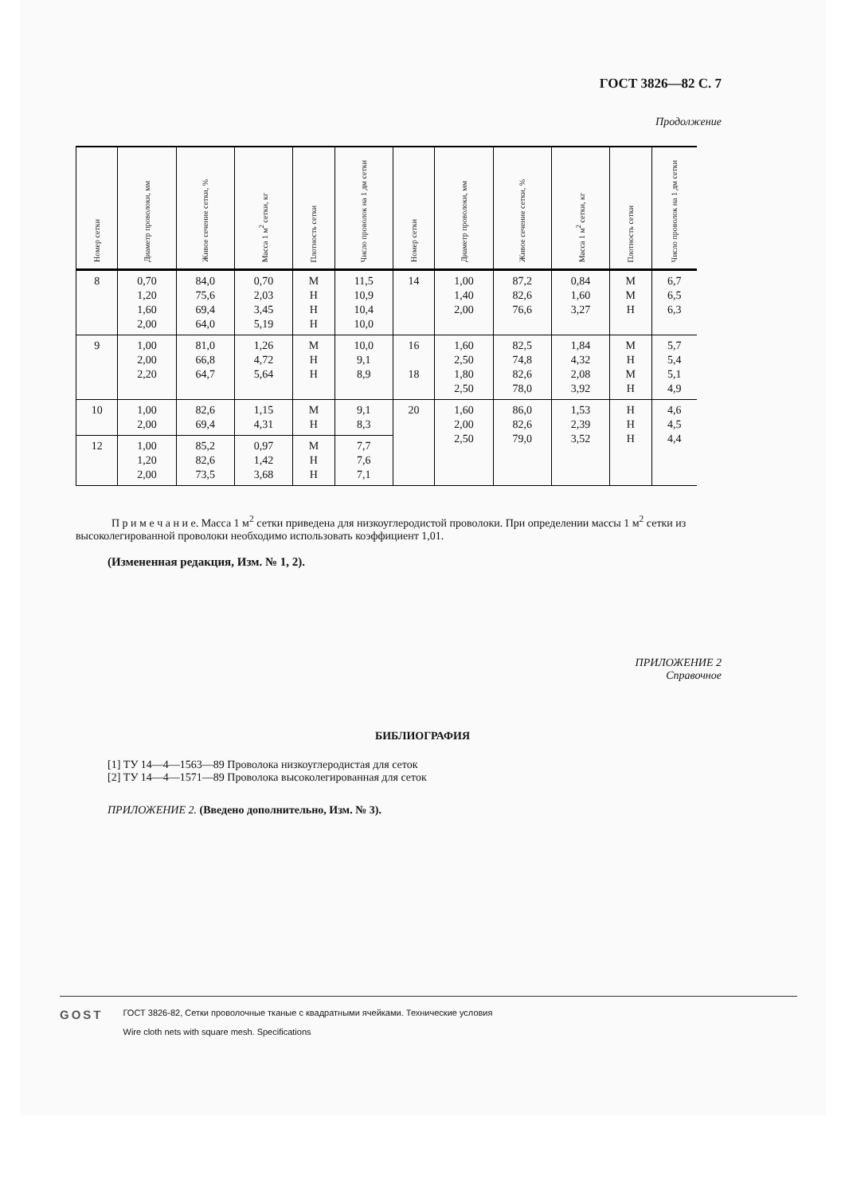ГОСТ 3826—82 С. 7
Продолжение
| Номер сетки | Диаметр проволоки, мм | Живое сечение сетки, % | Масса 1 м<sup>2</sup> сетки, кг | Плотность сетки | Число проволок на 1 дм сетки | Номер сетки | Диаметр проволоки, мм | Живое сечение сетки, % | Масса 1 м<sup>2</sup> сетки, кг | Плотность сетки | Число проволок на 1 дм сетки |
| --- | --- | --- | --- | --- | --- | --- | --- | --- | --- | --- | --- |
| 8 | 0,70 1,20 1,60 2,00 | 84,0 75,6 69,4 64,0 | 0,70 2,03 3,45 5,19 | М Н Н Н | 11,5 10,9 10,4 10,0 | 14 | 1,00 1,40 2,00 | 87,2 82,6 76,6 | 0,84 1,60 3,27 | М М Н | 6,7 6,5 6,3 |
| 9 | 1,00 2,00 2,20 | 81,0 66,8 64,7 | 1,26 4,72 5,64 | М Н Н | 10,0 9,1 8,9 | 16 18 | 1,60 2,50 1,80 2,50 | 82,5 74,8 82,6 78,0 | 1,84 4,32 2,08 3,92 | М Н М Н | 5,7 5,4 5,1 4,9 |
| 10 | 1,00 2,00 | 82,6 69,4 | 1,15 4,31 | М Н | 9,1 8,3 | 20 | 1,60 2,00 2,50 | 86,0 82,6 79,0 | 1,53 2,39 3,52 | Н Н Н | 4,6 4,5 4,4 |
| 12 | 1,00 1,20 2,00 | 85,2 82,6 73,5 | 0,97 1,42 3,68 | М Н Н | 7,7 7,6 7,1 | | | | | | |
П р и м е ч а н и е. Масса 1 м<sup>2</sup> сетки приведена для низкоуглеродистой проволоки. При определении массы 1 м<sup>2</sup> сетки из высоколегированной проволоки необходимо использовать коэффициент 1,01.
(Измененная редакция, Изм. № 1, 2).
ПРИЛОЖЕНИЕ 2
Справочное
БИБЛИОГРАФИЯ
[1] ТУ 14—4—1563—89 Проволока низкоуглеродистая для сеток
[2] ТУ 14—4—1571—89 Проволока высоколегированная для сеток
ПРИЛОЖЕНИЕ 2. (Введено дополнительно, Изм. № 3).
GOST
ГОСТ 3826-82, Сетки проволочные тканые с квадратными ячейками. Технические условия
Wire cloth nets with square mesh. Specifications